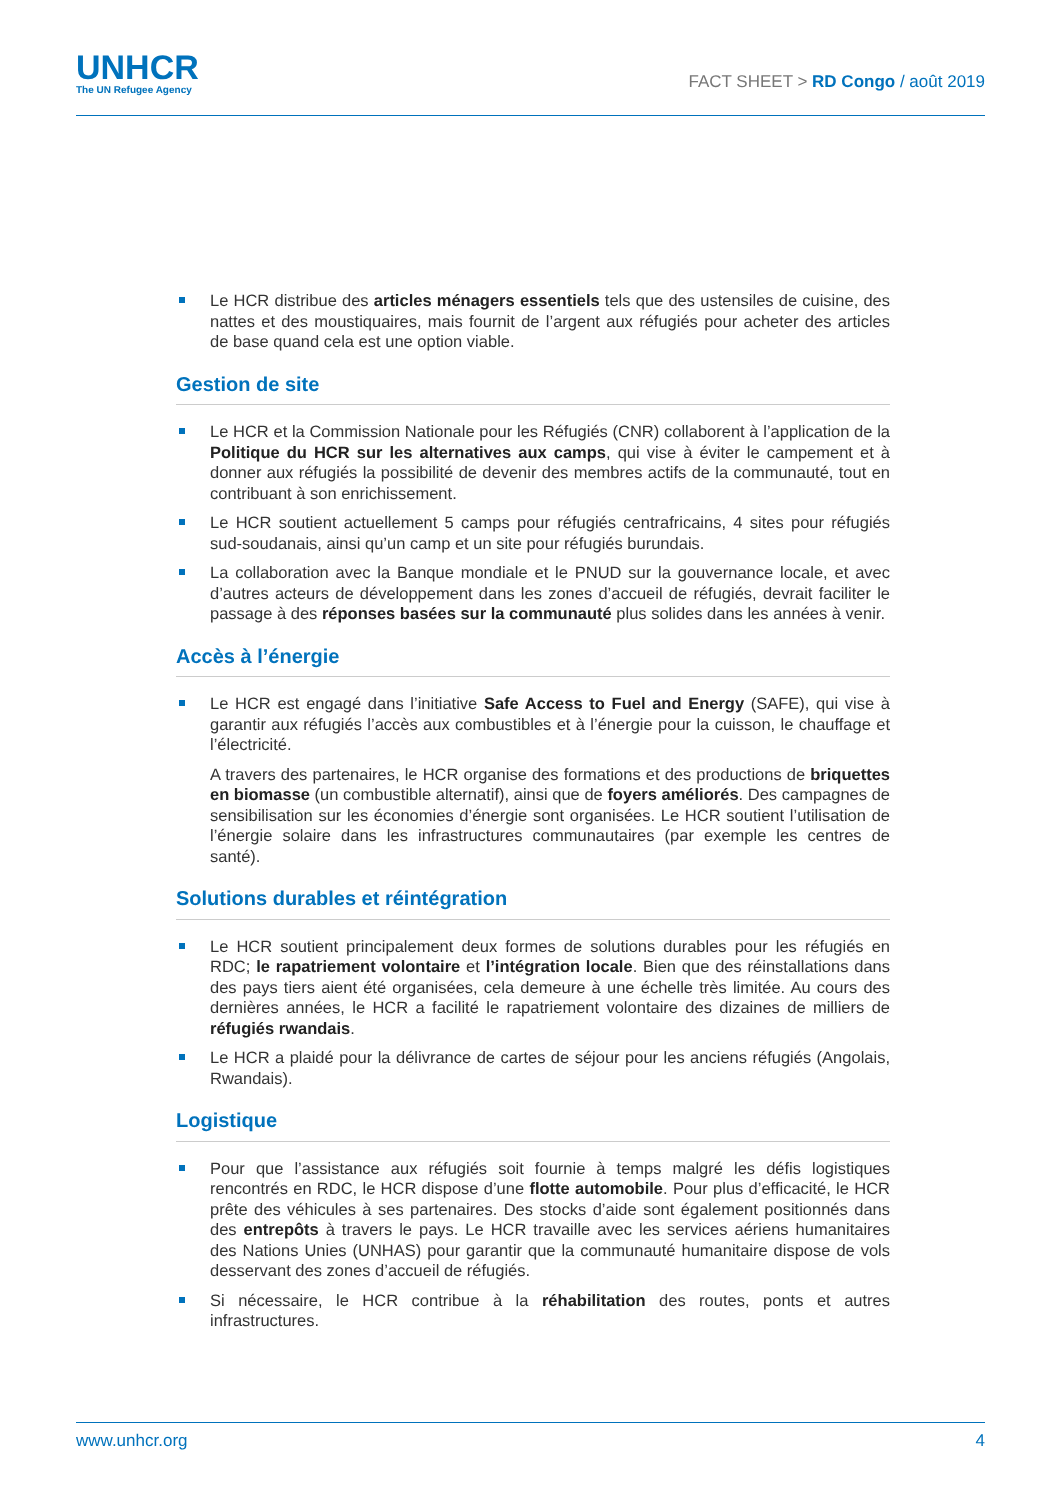UNHCR
The UN Refugee Agency
FACT SHEET > RD Congo / août 2019
Le HCR distribue des articles ménagers essentiels tels que des ustensiles de cuisine, des nattes et des moustiquaires, mais fournit de l’argent aux réfugiés pour acheter des articles de base quand cela est une option viable.
Gestion de site
Le HCR et la Commission Nationale pour les Réfugiés (CNR) collaborent à l’application de la Politique du HCR sur les alternatives aux camps, qui vise à éviter le campement et à donner aux réfugiés la possibilité de devenir des membres actifs de la communauté, tout en contribuant à son enrichissement.
Le HCR soutient actuellement 5 camps pour réfugiés centrafricains, 4 sites pour réfugiés sud-soudanais, ainsi qu’un camp et un site pour réfugiés burundais.
La collaboration avec la Banque mondiale et le PNUD sur la gouvernance locale, et avec d’autres acteurs de développement dans les zones d’accueil de réfugiés, devrait faciliter le passage à des réponses basées sur la communauté plus solides dans les années à venir.
Accès à l’énergie
Le HCR est engagé dans l’initiative Safe Access to Fuel and Energy (SAFE), qui vise à garantir aux réfugiés l’accès aux combustibles et à l’énergie pour la cuisson, le chauffage et l’électricité.
A travers des partenaires, le HCR organise des formations et des productions de briquettes en biomasse (un combustible alternatif), ainsi que de foyers améliorés. Des campagnes de sensibilisation sur les économies d’énergie sont organisées. Le HCR soutient l’utilisation de l’énergie solaire dans les infrastructures communautaires (par exemple les centres de santé).
Solutions durables et réintégration
Le HCR soutient principalement deux formes de solutions durables pour les réfugiés en RDC; le rapatriement volontaire et l’intégration locale. Bien que des réinstallations dans des pays tiers aient été organisées, cela demeure à une échelle très limitée. Au cours des dernières années, le HCR a facilité le rapatriement volontaire des dizaines de milliers de réfugiés rwandais.
Le HCR a plaidé pour la délivrance de cartes de séjour pour les anciens réfugiés (Angolais, Rwandais).
Logistique
Pour que l’assistance aux réfugiés soit fournie à temps malgré les défis logistiques rencontrés en RDC, le HCR dispose d’une flotte automobile. Pour plus d’efficacité, le HCR prête des véhicules à ses partenaires. Des stocks d’aide sont également positionnés dans des entrepôts à travers le pays. Le HCR travaille avec les services aériens humanitaires des Nations Unies (UNHAS) pour garantir que la communauté humanitaire dispose de vols desservant des zones d’accueil de réfugiés.
Si nécessaire, le HCR contribue à la réhabilitation des routes, ponts et autres infrastructures.
www.unhcr.org 4